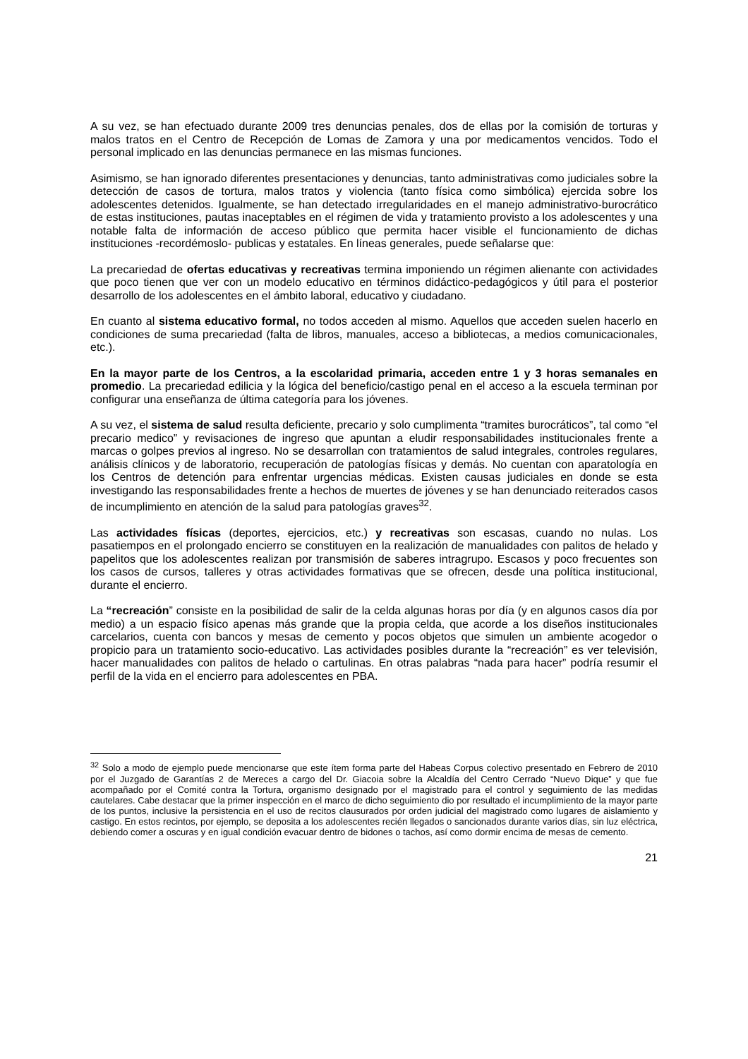A su vez, se han efectuado durante 2009 tres denuncias penales, dos de ellas por la comisión de torturas y malos tratos en el Centro de Recepción de Lomas de Zamora y una por medicamentos vencidos. Todo el personal implicado en las denuncias permanece en las mismas funciones.
Asimismo, se han ignorado diferentes presentaciones y denuncias, tanto administrativas como judiciales sobre la detección de casos de tortura, malos tratos y violencia (tanto física como simbólica) ejercida sobre los adolescentes detenidos. Igualmente, se han detectado irregularidades en el manejo administrativo-burocrático de estas instituciones, pautas inaceptables en el régimen de vida y tratamiento provisto a los adolescentes y una notable falta de información de acceso público que permita hacer visible el funcionamiento de dichas instituciones -recordémoslo- publicas y estatales. En líneas generales, puede señalarse que:
La precariedad de ofertas educativas y recreativas termina imponiendo un régimen alienante con actividades que poco tienen que ver con un modelo educativo en términos didáctico-pedagógicos y útil para el posterior desarrollo de los adolescentes en el ámbito laboral, educativo y ciudadano.
En cuanto al sistema educativo formal, no todos acceden al mismo. Aquellos que acceden suelen hacerlo en condiciones de suma precariedad (falta de libros, manuales, acceso a bibliotecas, a medios comunicacionales, etc.).
En la mayor parte de los Centros, a la escolaridad primaria, acceden entre 1 y 3 horas semanales en promedio. La precariedad edilicia y la lógica del beneficio/castigo penal en el acceso a la escuela terminan por configurar una enseñanza de última categoría para los jóvenes.
A su vez, el sistema de salud resulta deficiente, precario y solo cumplimenta “tramites burocráticos”, tal como “el precario medico” y revisaciones de ingreso que apuntan a eludir responsabilidades institucionales frente a marcas o golpes previos al ingreso. No se desarrollan con tratamientos de salud integrales, controles regulares, análisis clínicos y de laboratorio, recuperación de patologías físicas y demás. No cuentan con aparatología en los Centros de detención para enfrentar urgencias médicas. Existen causas judiciales en donde se esta investigando las responsabilidades frente a hechos de muertes de jóvenes y se han denunciado reiterados casos de incumplimiento en atención de la salud para patologías graves<sup>32</sup>.
Las actividades físicas (deportes, ejercicios, etc.) y recreativas son escasas, cuando no nulas. Los pasatiempos en el prolongado encierro se constituyen en la realización de manualidades con palitos de helado y papelitos que los adolescentes realizan por transmisión de saberes intragrupo. Escasos y poco frecuentes son los casos de cursos, talleres y otras actividades formativas que se ofrecen, desde una política institucional, durante el encierro.
La “recreación” consiste en la posibilidad de salir de la celda algunas horas por día (y en algunos casos día por medio) a un espacio físico apenas más grande que la propia celda, que acorde a los diseños institucionales carcelarios, cuenta con bancos y mesas de cemento y pocos objetos que simulen un ambiente acogedor o propicio para un tratamiento socio-educativo. Las actividades posibles durante la “recreación” es ver televisión, hacer manualidades con palitos de helado o cartulinas. En otras palabras “nada para hacer” podría resumir el perfil de la vida en el encierro para adolescentes en PBA.
<sup>32</sup> Solo a modo de ejemplo puede mencionarse que este ítem forma parte del Habeas Corpus colectivo presentado en Febrero de 2010 por el Juzgado de Garantías 2 de Mereces a cargo del Dr. Giacoia sobre la Alcaldía del Centro Cerrado “Nuevo Dique” y que fue acompañado por el Comité contra la Tortura, organismo designado por el magistrado para el control y seguimiento de las medidas cautelares. Cabe destacar que la primer inspección en el marco de dicho seguimiento dio por resultado el incumplimiento de la mayor parte de los puntos, inclusive la persistencia en el uso de recitos clausurados por orden judicial del magistrado como lugares de aislamiento y castigo. En estos recintos, por ejemplo, se deposita a los adolescentes recién llegados o sancionados durante varios días, sin luz eléctrica, debiendo comer a oscuras y en igual condición evacuar dentro de bidones o tachos, así como dormir encima de mesas de cemento.
21